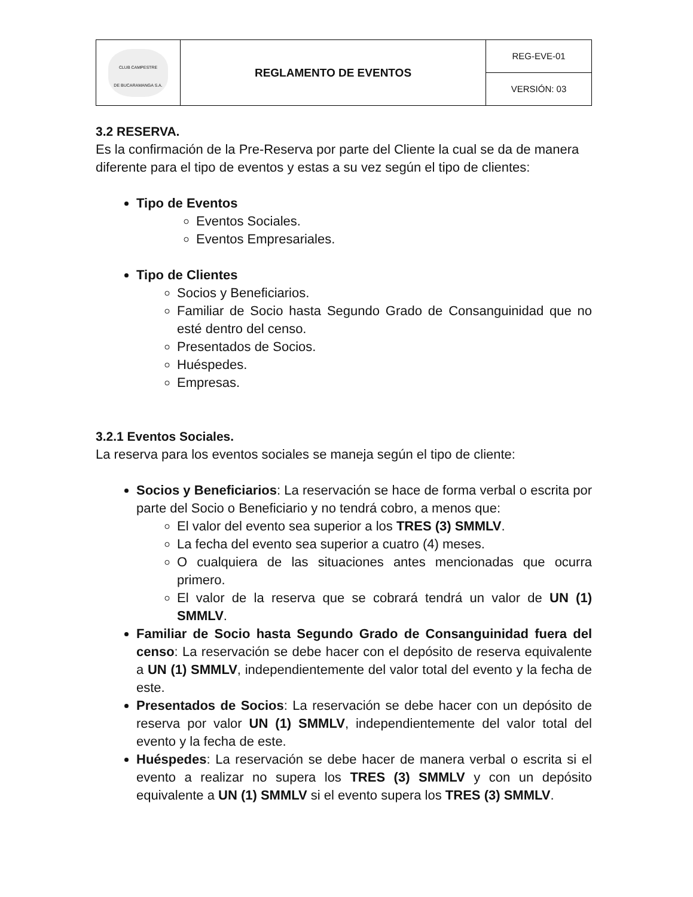| CLUB CAMPESTRE DE BUCARAMANGA S.A. | REGLAMENTO DE EVENTOS | REG-EVE-01 |
| | | VERSIÓN: 03 |
3.2 RESERVA.
Es la confirmación de la Pre-Reserva por parte del Cliente la cual se da de manera diferente para el tipo de eventos y estas a su vez según el tipo de clientes:
Tipo de Eventos
Eventos Sociales.
Eventos Empresariales.
Tipo de Clientes
Socios y Beneficiarios.
Familiar de Socio hasta Segundo Grado de Consanguinidad que no esté dentro del censo.
Presentados de Socios.
Huéspedes.
Empresas.
3.2.1 Eventos Sociales.
La reserva para los eventos sociales se maneja según el tipo de cliente:
Socios y Beneficiarios: La reservación se hace de forma verbal o escrita por parte del Socio o Beneficiario y no tendrá cobro, a menos que:
El valor del evento sea superior a los TRES (3) SMMLV.
La fecha del evento sea superior a cuatro (4) meses.
O cualquiera de las situaciones antes mencionadas que ocurra primero.
El valor de la reserva que se cobrará tendrá un valor de UN (1) SMMLV.
Familiar de Socio hasta Segundo Grado de Consanguinidad fuera del censo: La reservación se debe hacer con el depósito de reserva equivalente a UN (1) SMMLV, independientemente del valor total del evento y la fecha de este.
Presentados de Socios: La reservación se debe hacer con un depósito de reserva por valor UN (1) SMMLV, independientemente del valor total del evento y la fecha de este.
Huéspedes: La reservación se debe hacer de manera verbal o escrita si el evento a realizar no supera los TRES (3) SMMLV y con un depósito equivalente a UN (1) SMMLV si el evento supera los TRES (3) SMMLV.